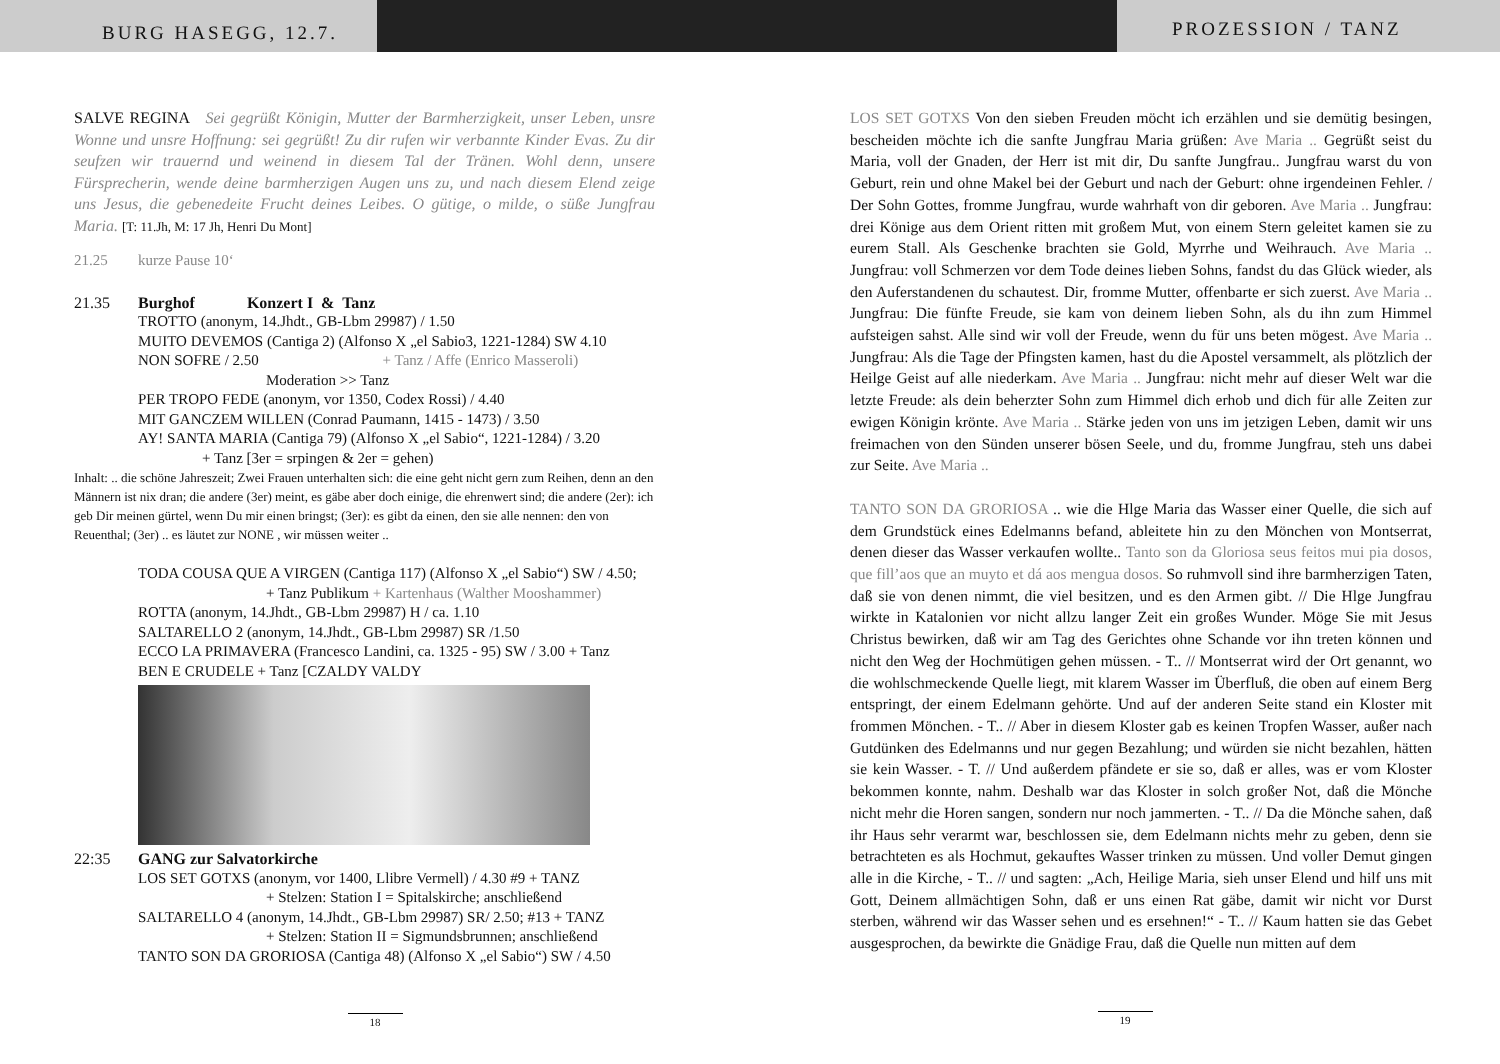BURG HASEGG, 12.7.
PROZESSION / TANZ
SALVE REGINA Sei gegrüßt Königin, Mutter der Barmherzigkeit, unser Leben, unsre Wonne und unsre Hoffnung: sei gegrüßt! Zu dir rufen wir verbannte Kinder Evas. Zu dir seufzen wir trauernd und weinend in diesem Tal der Tränen. Wohl denn, unsere Fürsprecherin, wende deine barmherzigen Augen uns zu, und nach diesem Elend zeige uns Jesus, die gebenedeite Frucht deines Leibes. O gütige, o milde, o süße Jungfrau Maria. [T: 11.Jh, M: 17 Jh, Henri Du Mont]
21.25 kurze Pause 10‘
21.35 Burghof Konzert I & Tanz
TROTTO (anonym, 14.Jhdt., GB-Lbm 29987) / 1.50
MUITO DEVEMOS (Cantiga 2) (Alfonso X „el Sabio3, 1221-1284) SW 4.10
NON SOFRE / 2.50 + Tanz / Affe (Enrico Masseroli)
Moderation >> Tanz
PER TROPO FEDE (anonym, vor 1350, Codex Rossi) / 4.40
MIT GANCZEM WILLEN (Conrad Paumann, 1415 - 1473) / 3.50
AY! SANTA MARIA (Cantiga 79) (Alfonso X „el Sabio“, 1221-1284) / 3.20
+ Tanz [3er = srpingen & 2er = gehen)
Inhalt: .. die schöne Jahreszeit; Zwei Frauen unterhalten sich: die eine geht nicht gern zum Reihen, denn an den Männern ist nix dran; die andere (3er) meint, es gäbe aber doch einige, die ehrenwert sind; die andere (2er): ich geb Dir meinen gürtel, wenn Du mir einen bringst; (3er): es gibt da einen, den sie alle nennen: den von Reuenthal; (3er) .. es läutet zur NONE , wir müssen weiter ..
TODA COUSA QUE A VIRGEN (Cantiga 117) (Alfonso X „el Sabio“) SW / 4.50;
+ Tanz Publikum + Kartenhaus (Walther Mooshammer)
ROTTA (anonym, 14.Jhdt., GB-Lbm 29987) H / ca. 1.10
SALTARELLO 2 (anonym, 14.Jhdt., GB-Lbm 29987) SR /1.50
ECCO LA PRIMAVERA (Francesco Landini, ca. 1325 - 95) SW / 3.00 + Tanz
BEN E CRUDELE + Tanz [CZALDY VALDY
22:35 GANG zur Salvatorkirche
LOS SET GOTXS (anonym, vor 1400, Llibre Vermell) / 4.30 #9 + TANZ
+ Stelzen: Station I = Spitalskirche; anschließend
SALTARELLO 4 (anonym, 14.Jhdt., GB-Lbm 29987) SR/ 2.50; #13 + TANZ
+ Stelzen: Station II = Sigmundsbrunnen; anschließend
TANTO SON DA GRORIOSA (Cantiga 48) (Alfonso X „el Sabio“) SW / 4.50
18
LOS SET GOTXS Von den sieben Freuden möcht ich erzählen und sie demütig besingen, bescheiden möchte ich die sanfte Jungfrau Maria grüßen: Ave Maria .. Gegrüßt seist du Maria, voll der Gnaden, der Herr ist mit dir, Du sanfte Jungfrau.. Jungfrau warst du von Geburt, rein und ohne Makel bei der Geburt und nach der Geburt: ohne irgendeinen Fehler. / Der Sohn Gottes, fromme Jungfrau, wurde wahrhaft von dir geboren. Ave Maria .. Jungfrau: drei Könige aus dem Orient ritten mit großem Mut, von einem Stern geleitet kamen sie zu eurem Stall. Als Geschenke brachten sie Gold, Myrrhe und Weihrauch. Ave Maria .. Jungfrau: voll Schmerzen vor dem Tode deines lieben Sohns, fandst du das Glück wieder, als den Auferstandenen du schautest. Dir, fromme Mutter, offenbarte er sich zuerst. Ave Maria .. Jungfrau: Die fünfte Freude, sie kam von deinem lieben Sohn, als du ihn zum Himmel aufsteigen sahst. Alle sind wir voll der Freude, wenn du für uns beten mögest. Ave Maria .. Jungfrau: Als die Tage der Pfingsten kamen, hast du die Apostel versammelt, als plötzlich der Heilge Geist auf alle niederkam. Ave Maria .. Jungfrau: nicht mehr auf dieser Welt war die letzte Freude: als dein beherzter Sohn zum Himmel dich erhob und dich für alle Zeiten zur ewigen Königin krönte. Ave Maria .. Stärke jeden von uns im jetzigen Leben, damit wir uns freimachen von den Sünden unserer bösen Seele, und du, fromme Jungfrau, steh uns dabei zur Seite. Ave Maria ..
TANTO SON DA GRORIOSA .. wie die Hlge Maria das Wasser einer Quelle, die sich auf dem Grundstück eines Edelmanns befand, ableitete hin zu den Mönchen von Montserrat, denen dieser das Wasser verkaufen wollte.. Tanto son da Gloriosa seus feitos mui pia dosos, que fill’aos que an muyto et dá aos mengua dosos. So ruhmvoll sind ihre barmherzigen Taten, daß sie von denen nimmt, die viel besitzen, und es den Armen gibt. // Die Hlge Jungfrau wirkte in Katalonien vor nicht allzu langer Zeit ein großes Wunder. Möge Sie mit Jesus Christus bewirken, daß wir am Tag des Gerichtes ohne Schande vor ihn treten können und nicht den Weg der Hochmütigen gehen müssen. - T.. // Montserrat wird der Ort genannt, wo die wohlschmeckende Quelle liegt, mit klarem Wasser im Überfluß, die oben auf einem Berg entspringt, der einem Edelmann gehörte. Und auf der anderen Seite stand ein Kloster mit frommen Mönchen. - T.. // Aber in diesem Kloster gab es keinen Tropfen Wasser, außer nach Gutdünken des Edelmanns und nur gegen Bezahlung; und würden sie nicht bezahlen, hätten sie kein Wasser. - T. // Und außerdem pfändete er sie so, daß er alles, was er vom Kloster bekommen konnte, nahm. Deshalb war das Kloster in solch großer Not, daß die Mönche nicht mehr die Horen sangen, sondern nur noch jammerten. - T.. // Da die Mönche sahen, daß ihr Haus sehr verarmt war, beschlossen sie, dem Edelmann nichts mehr zu geben, denn sie betrachteten es als Hochmut, gekauftes Wasser trinken zu müssen. Und voller Demut gingen alle in die Kirche, - T.. // und sagten: „Ach, Heilige Maria, sieh unser Elend und hilf uns mit Gott, Deinem allmächtigen Sohn, daß er uns einen Rat gäbe, damit wir nicht vor Durst sterben, während wir das Wasser sehen und es ersehnen!“ - T.. // Kaum hatten sie das Gebet ausgesprochen, da bewirkte die Gnädige Frau, daß die Quelle nun mitten auf dem
19